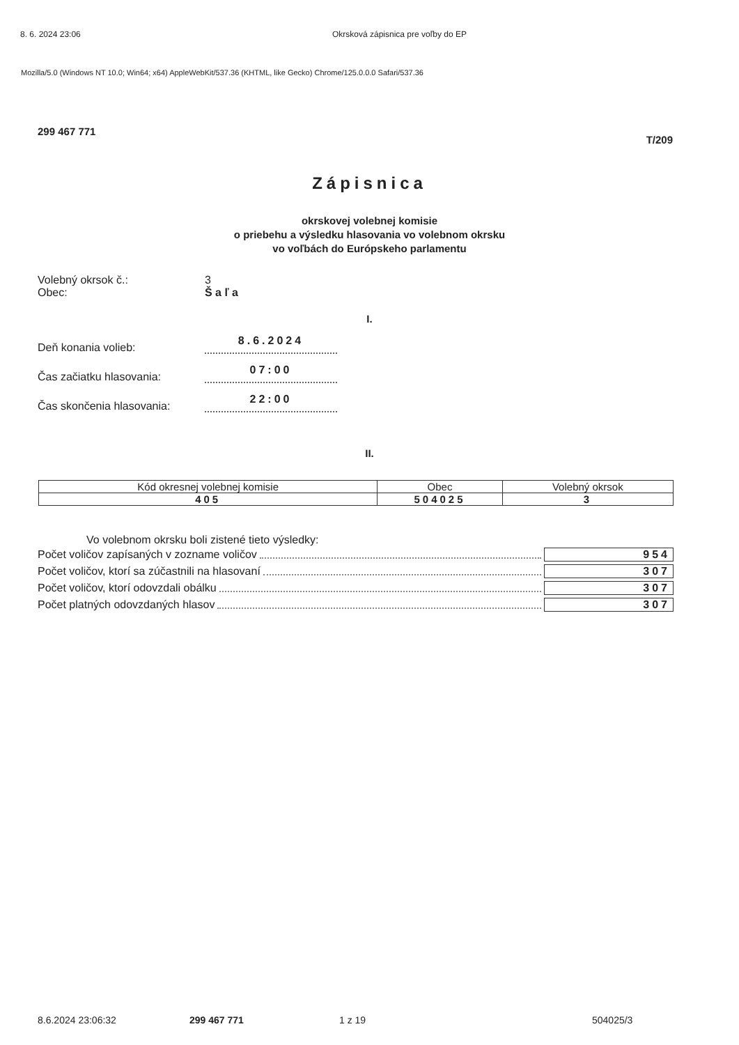8. 6. 2024 23:06 Okrsková zápisnica pre voľby do EP
Mozilla/5.0 (Windows NT 10.0; Win64; x64) AppleWebKit/537.36 (KHTML, like Gecko) Chrome/125.0.0.0 Safari/537.36
299 467 771 T/209
Zápisnica
okrskovej volebnej komisie
o priebehu a výsledku hlasovania vo volebnom okrsku
vo voľbách do Európskeho parlamentu
Volebný okrsok č.: 3
Obec: Š a ľ a
I.
Deň konania volieb: 8.6.2024
Čas začiatku hlasovania: 07:00
Čas skončenia hlasovania: 22:00
II.
| Kód okresnej volebnej komisie | Obec | Volebný okrsok |
| --- | --- | --- |
| 405 | 504025 | 3 |
Vo volebnom okrsku boli zistené tieto výsledky:
Počet voličov zapísaných v zozname voličov 954
Počet voličov, ktorí sa zúčastnili na hlasovaní 307
Počet voličov, ktorí odovzdali obálku 307
Počet platných odovzdaných hlasov 307
8.6.2024 23:06:32 299 467 771 1 z 19 504025/3